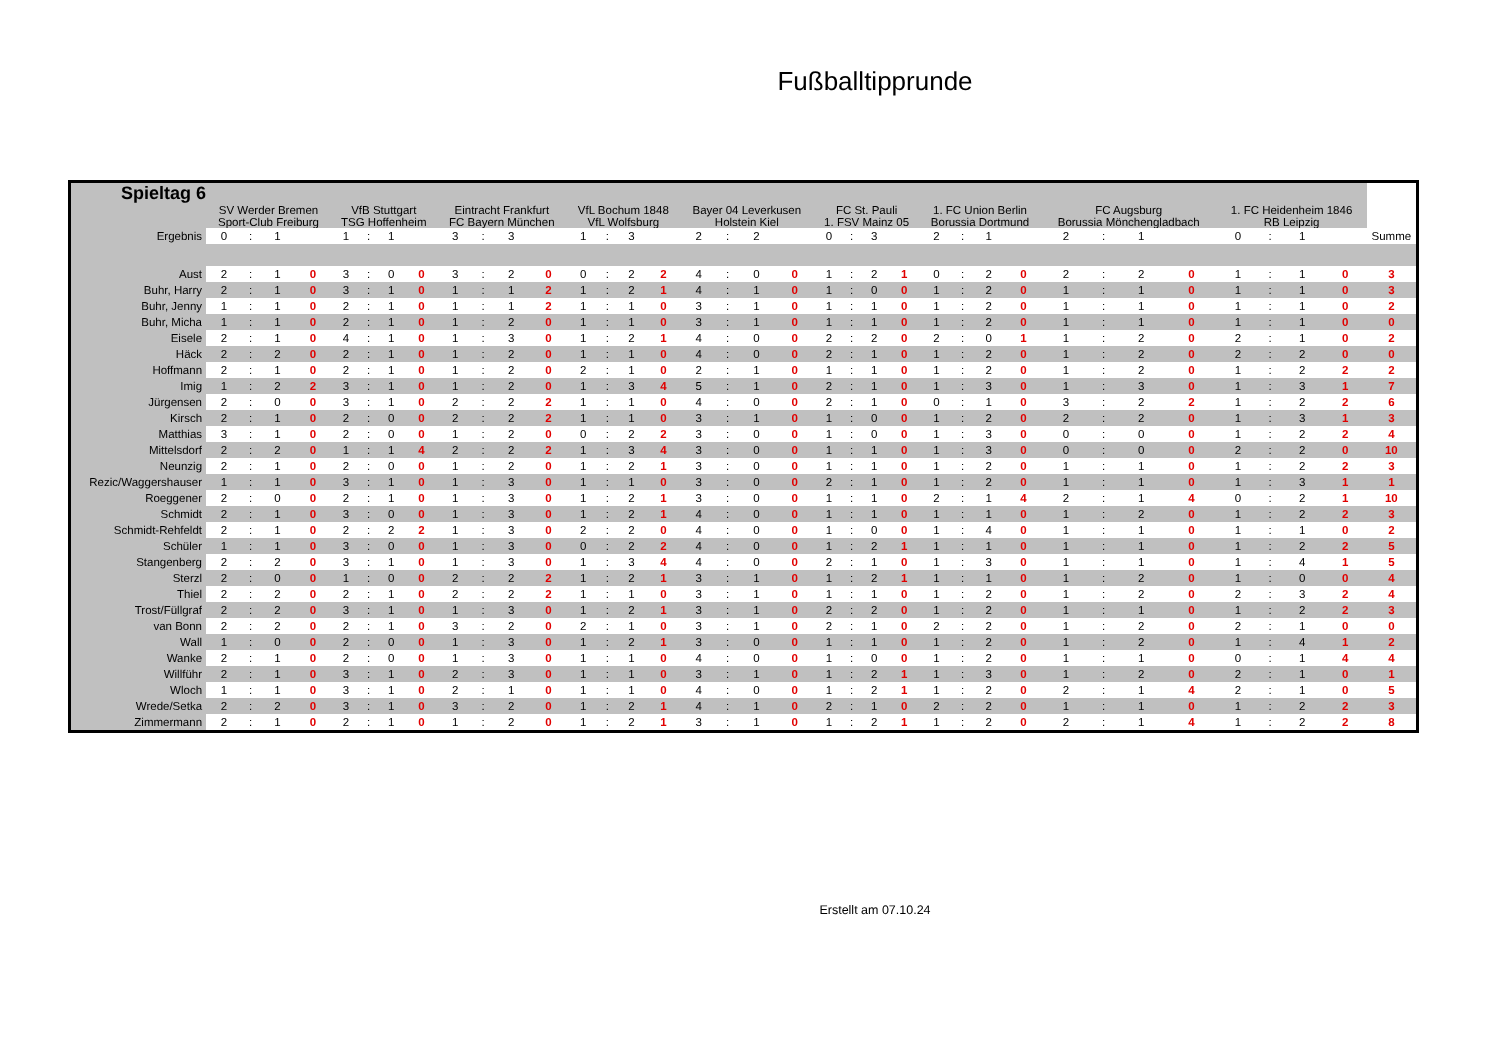Fußballtipprunde
| Spieltag 6 | | | | | | | | | | | | | | | | | | | | | | | | | | | | | | | | | | | | | |
| --- | --- | --- | --- | --- | --- | --- | --- | --- | --- | --- | --- | --- | --- | --- | --- | --- | --- | --- | --- | --- | --- | --- | --- | --- | --- | --- | --- | --- | --- | --- | --- | --- | --- | --- | --- | --- | --- |
| | SV Werder Bremen Sport-Club Freiburg | | | | VfB Stuttgart TSG Hoffenheim | | | | Eintracht Frankfurt FC Bayern München | | | | VfL Bochum 1848 VfL Wolfsburg | | | | Bayer 04 Leverkusen Holstein Kiel | | | | FC St. Pauli 1. FSV Mainz 05 | | | | 1. FC Union Berlin Borussia Dortmund | | | | FC Augsburg Borussia Mönchengladbach | | | | 1. FC Heidenheim 1846 RB Leipzig | | | | |
| Ergebnis | 0 | : | 1 | | 1 | : | 1 | | 3 | : | 3 | | 1 | : | 3 | | 2 | : | 2 | | 0 | : | 3 | | 2 | : | 1 | | 2 | : | 1 | | 0 | : | 1 | | Summe |
| Aust | 2 | : | 1 | 0 | 3 | : | 0 | 0 | 3 | : | 2 | 0 | 0 | : | 2 | 2 | 4 | : | 0 | 0 | 1 | : | 2 | 1 | 0 | : | 2 | 0 | 2 | : | 2 | 0 | 1 | : | 1 | 0 | 3 |
| Buhr, Harry | 2 | : | 1 | 0 | 3 | : | 1 | 0 | 1 | : | 1 | 2 | 1 | : | 2 | 1 | 4 | : | 1 | 0 | 1 | : | 0 | 0 | 1 | : | 2 | 0 | 1 | : | 1 | 0 | 1 | : | 1 | 0 | 3 |
| Buhr, Jenny | 1 | : | 1 | 0 | 2 | : | 1 | 0 | 1 | : | 1 | 2 | 1 | : | 1 | 0 | 3 | : | 1 | 0 | 1 | : | 1 | 0 | 1 | : | 2 | 0 | 1 | : | 1 | 0 | 1 | : | 1 | 0 | 2 |
| Buhr, Micha | 1 | : | 1 | 0 | 2 | : | 1 | 0 | 1 | : | 2 | 0 | 1 | : | 1 | 0 | 3 | : | 1 | 0 | 1 | : | 1 | 0 | 1 | : | 2 | 0 | 1 | : | 1 | 0 | 1 | : | 1 | 0 | 0 |
| Eisele | 2 | : | 1 | 0 | 4 | : | 1 | 0 | 1 | : | 3 | 0 | 1 | : | 2 | 1 | 4 | : | 0 | 0 | 2 | : | 2 | 0 | 2 | : | 0 | 1 | 1 | : | 2 | 0 | 2 | : | 1 | 0 | 2 |
| Häck | 2 | : | 2 | 0 | 2 | : | 1 | 0 | 1 | : | 2 | 0 | 1 | : | 1 | 0 | 4 | : | 0 | 0 | 2 | : | 1 | 0 | 1 | : | 2 | 0 | 1 | : | 2 | 0 | 2 | : | 2 | 0 | 0 |
| Hoffmann | 2 | : | 1 | 0 | 2 | : | 1 | 0 | 1 | : | 2 | 0 | 2 | : | 1 | 0 | 2 | : | 1 | 0 | 1 | : | 1 | 0 | 1 | : | 2 | 0 | 1 | : | 2 | 0 | 1 | : | 2 | 2 | 2 |
| Imig | 1 | : | 2 | 2 | 3 | : | 1 | 0 | 1 | : | 2 | 0 | 1 | : | 3 | 4 | 5 | : | 1 | 0 | 2 | : | 1 | 0 | 1 | : | 3 | 0 | 1 | : | 3 | 0 | 1 | : | 3 | 1 | 7 |
| Jürgensen | 2 | : | 0 | 0 | 3 | : | 1 | 0 | 2 | : | 2 | 2 | 1 | : | 1 | 0 | 4 | : | 0 | 0 | 2 | : | 1 | 0 | 0 | : | 1 | 0 | 3 | : | 2 | 2 | 1 | : | 2 | 2 | 6 |
| Kirsch | 2 | : | 1 | 0 | 2 | : | 0 | 0 | 2 | : | 2 | 2 | 1 | : | 1 | 0 | 3 | : | 1 | 0 | 1 | : | 0 | 0 | 1 | : | 2 | 0 | 2 | : | 2 | 0 | 1 | : | 3 | 1 | 3 |
| Matthias | 3 | : | 1 | 0 | 2 | : | 0 | 0 | 1 | : | 2 | 0 | 0 | : | 2 | 2 | 3 | : | 0 | 0 | 1 | : | 0 | 0 | 1 | : | 3 | 0 | 0 | : | 0 | 0 | 1 | : | 2 | 2 | 4 |
| Mittelsdorf | 2 | : | 2 | 0 | 1 | : | 1 | 4 | 2 | : | 2 | 2 | 1 | : | 3 | 4 | 3 | : | 0 | 0 | 1 | : | 1 | 0 | 1 | : | 3 | 0 | 0 | : | 0 | 0 | 2 | : | 2 | 0 | 10 |
| Neunzig | 2 | : | 1 | 0 | 2 | : | 0 | 0 | 1 | : | 2 | 0 | 1 | : | 2 | 1 | 3 | : | 0 | 0 | 1 | : | 1 | 0 | 1 | : | 2 | 0 | 1 | : | 1 | 0 | 1 | : | 2 | 2 | 3 |
| Rezic/Waggershauser | 1 | : | 1 | 0 | 3 | : | 1 | 0 | 1 | : | 3 | 0 | 1 | : | 1 | 0 | 3 | : | 0 | 0 | 2 | : | 1 | 0 | 1 | : | 2 | 0 | 1 | : | 1 | 0 | 1 | : | 3 | 1 | 1 |
| Roeggener | 2 | : | 0 | 0 | 2 | : | 1 | 0 | 1 | : | 3 | 0 | 1 | : | 2 | 1 | 3 | : | 0 | 0 | 1 | : | 1 | 0 | 2 | : | 1 | 4 | 2 | : | 1 | 4 | 0 | : | 2 | 1 | 10 |
| Schmidt | 2 | : | 1 | 0 | 3 | : | 0 | 0 | 1 | : | 3 | 0 | 1 | : | 2 | 1 | 4 | : | 0 | 0 | 1 | : | 1 | 0 | 1 | : | 1 | 0 | 1 | : | 2 | 0 | 1 | : | 2 | 2 | 3 |
| Schmidt-Rehfeldt | 2 | : | 1 | 0 | 2 | : | 2 | 2 | 1 | : | 3 | 0 | 2 | : | 2 | 0 | 4 | : | 0 | 0 | 1 | : | 0 | 0 | 1 | : | 4 | 0 | 1 | : | 1 | 0 | 1 | : | 1 | 0 | 2 |
| Schüler | 1 | : | 1 | 0 | 3 | : | 0 | 0 | 1 | : | 3 | 0 | 0 | : | 2 | 2 | 4 | : | 0 | 0 | 1 | : | 2 | 1 | 1 | : | 1 | 0 | 1 | : | 1 | 0 | 1 | : | 2 | 2 | 5 |
| Stangenberg | 2 | : | 2 | 0 | 3 | : | 1 | 0 | 1 | : | 3 | 0 | 1 | : | 3 | 4 | 4 | : | 0 | 0 | 2 | : | 1 | 0 | 1 | : | 3 | 0 | 1 | : | 1 | 0 | 1 | : | 4 | 1 | 5 |
| Sterzl | 2 | : | 0 | 0 | 1 | : | 0 | 0 | 2 | : | 2 | 2 | 1 | : | 2 | 1 | 3 | : | 1 | 0 | 1 | : | 2 | 1 | 1 | : | 1 | 0 | 1 | : | 2 | 0 | 1 | : | 0 | 0 | 4 |
| Thiel | 2 | : | 2 | 0 | 2 | : | 1 | 0 | 2 | : | 2 | 2 | 1 | : | 1 | 0 | 3 | : | 1 | 0 | 1 | : | 1 | 0 | 1 | : | 2 | 0 | 1 | : | 2 | 0 | 2 | : | 3 | 2 | 4 |
| Trost/Füllgraf | 2 | : | 2 | 0 | 3 | : | 1 | 0 | 1 | : | 3 | 0 | 1 | : | 2 | 1 | 3 | : | 1 | 0 | 2 | : | 2 | 0 | 1 | : | 2 | 0 | 1 | : | 1 | 0 | 1 | : | 2 | 2 | 3 |
| van Bonn | 2 | : | 2 | 0 | 2 | : | 1 | 0 | 3 | : | 2 | 0 | 2 | : | 1 | 0 | 3 | : | 1 | 0 | 2 | : | 1 | 0 | 2 | : | 2 | 0 | 1 | : | 2 | 0 | 2 | : | 1 | 0 | 0 |
| Wall | 1 | : | 0 | 0 | 2 | : | 0 | 0 | 1 | : | 3 | 0 | 1 | : | 2 | 1 | 3 | : | 0 | 0 | 1 | : | 1 | 0 | 1 | : | 2 | 0 | 1 | : | 2 | 0 | 1 | : | 4 | 1 | 2 |
| Wanke | 2 | : | 1 | 0 | 2 | : | 0 | 0 | 1 | : | 3 | 0 | 1 | : | 1 | 0 | 4 | : | 0 | 0 | 1 | : | 0 | 0 | 1 | : | 2 | 0 | 1 | : | 1 | 0 | 0 | : | 1 | 4 | 4 |
| Willführ | 2 | : | 1 | 0 | 3 | : | 1 | 0 | 2 | : | 3 | 0 | 1 | : | 1 | 0 | 3 | : | 1 | 0 | 1 | : | 2 | 1 | 1 | : | 3 | 0 | 1 | : | 2 | 0 | 2 | : | 1 | 0 | 1 |
| Wloch | 1 | : | 1 | 0 | 3 | : | 1 | 0 | 2 | : | 1 | 0 | 1 | : | 1 | 0 | 4 | : | 0 | 0 | 1 | : | 2 | 1 | 1 | : | 2 | 0 | 2 | : | 1 | 4 | 2 | : | 1 | 0 | 5 |
| Wrede/Setka | 2 | : | 2 | 0 | 3 | : | 1 | 0 | 3 | : | 2 | 0 | 1 | : | 2 | 1 | 4 | : | 1 | 0 | 2 | : | 1 | 0 | 2 | : | 2 | 0 | 1 | : | 1 | 0 | 1 | : | 2 | 2 | 3 |
| Zimmermann | 2 | : | 1 | 0 | 2 | : | 1 | 0 | 1 | : | 2 | 0 | 1 | : | 2 | 1 | 3 | : | 1 | 0 | 1 | : | 2 | 1 | 1 | : | 2 | 0 | 2 | : | 1 | 4 | 1 | : | 2 | 2 | 8 |
Erstellt am 07.10.24